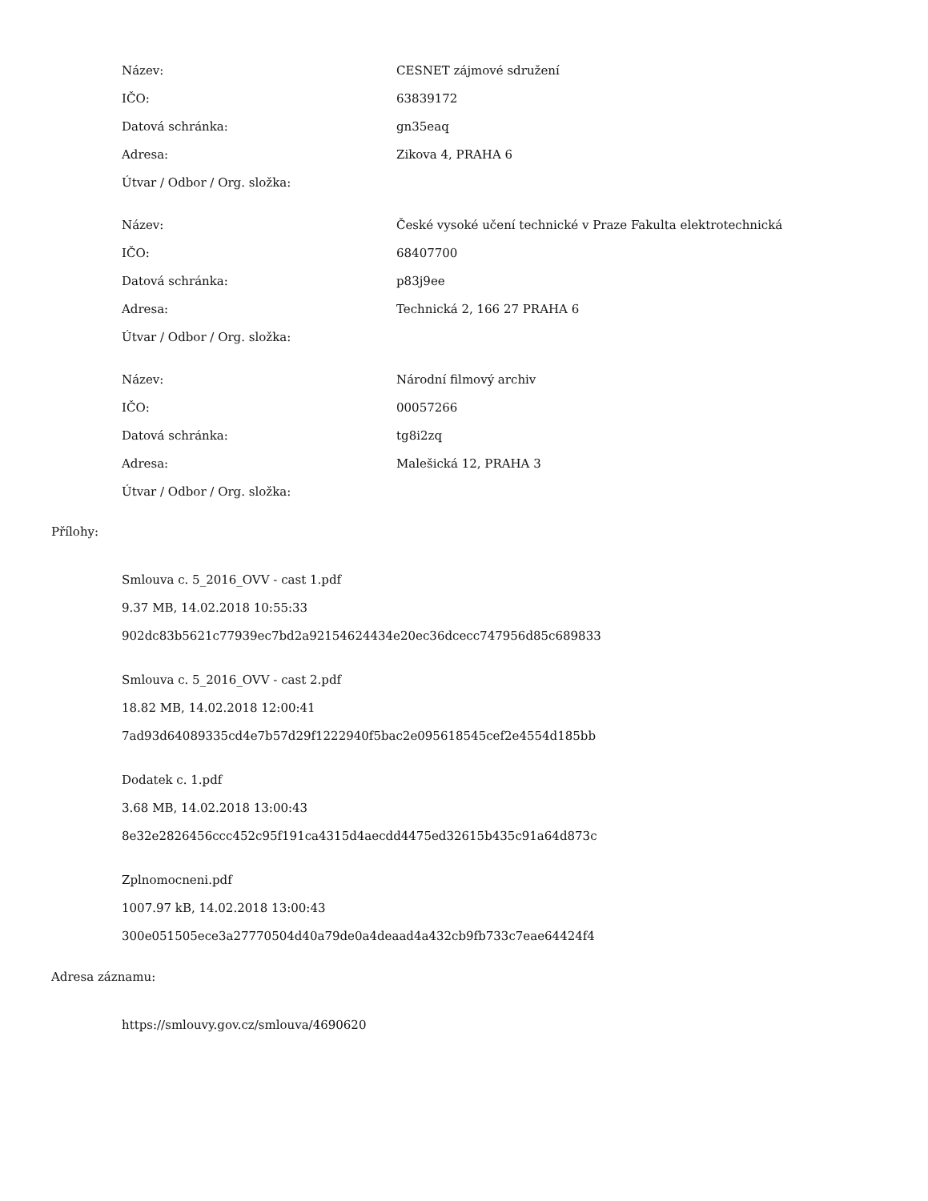| Název: | CESNET zájmové sdružení |
| IČO: | 63839172 |
| Datová schránka: | gn35eaq |
| Adresa: | Zikova 4, PRAHA 6 |
| Útvar / Odbor / Org. složka: | |
| Název: | České vysoké učení technické v Praze Fakulta elektrotechnická |
| IČO: | 68407700 |
| Datová schránka: | p83j9ee |
| Adresa: | Technická 2, 166 27 PRAHA 6 |
| Útvar / Odbor / Org. složka: | |
| Název: | Národní filmový archiv |
| IČO: | 00057266 |
| Datová schránka: | tg8i2zq |
| Adresa: | Malešická 12, PRAHA 3 |
| Útvar / Odbor / Org. složka: | |
Přílohy:
Smlouva c. 5_2016_OVV - cast 1.pdf
9.37 MB, 14.02.2018 10:55:33
902dc83b5621c77939ec7bd2a92154624434e20ec36dcecc747956d85c689833
Smlouva c. 5_2016_OVV - cast 2.pdf
18.82 MB, 14.02.2018 12:00:41
7ad93d64089335cd4e7b57d29f1222940f5bac2e095618545cef2e4554d185bb
Dodatek c. 1.pdf
3.68 MB, 14.02.2018 13:00:43
8e32e2826456ccc452c95f191ca4315d4aecdd4475ed32615b435c91a64d873c
Zplnomocneni.pdf
1007.97 kB, 14.02.2018 13:00:43
300e051505ece3a27770504d40a79de0a4deaad4a432cb9fb733c7eae64424f4
Adresa záznamu:
https://smlouvy.gov.cz/smlouva/4690620